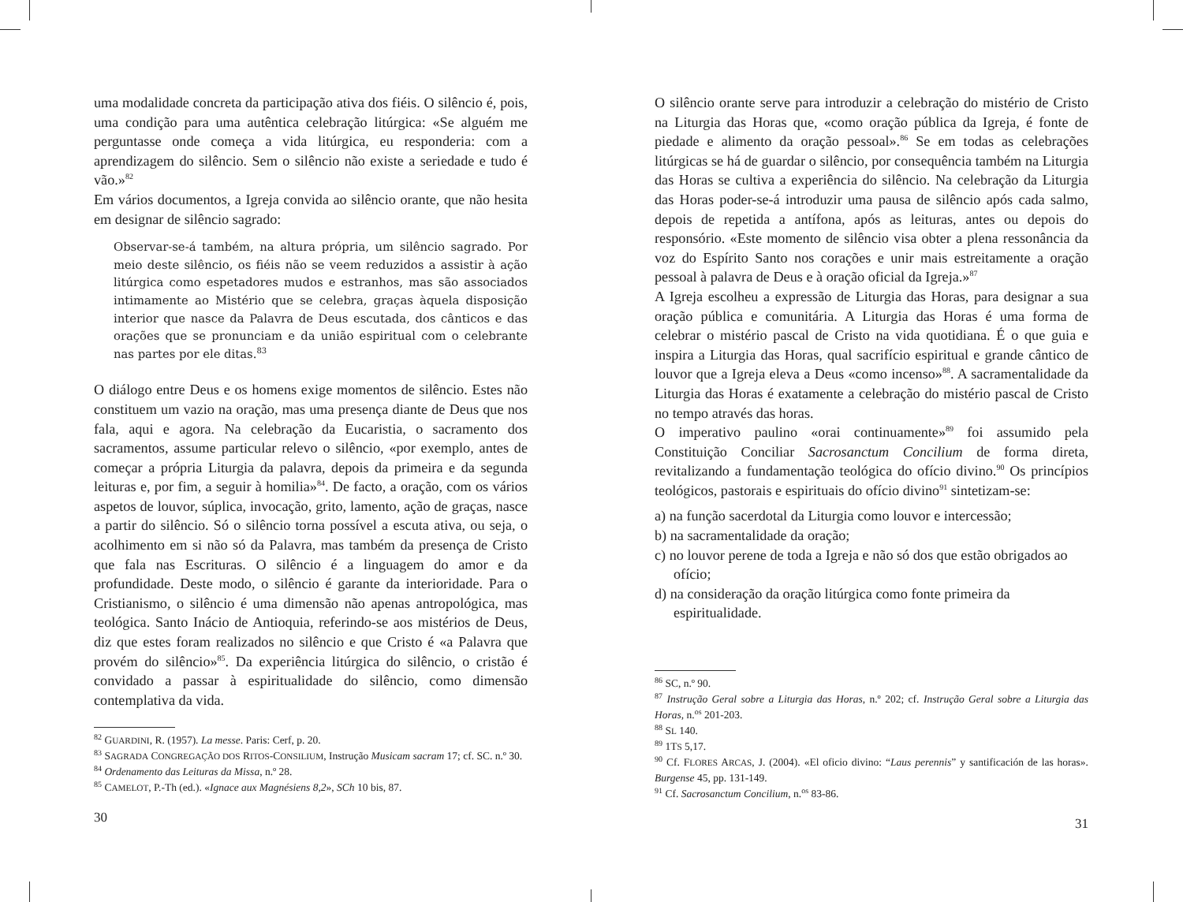uma modalidade concreta da participação ativa dos fiéis. O silêncio é, pois, uma condição para uma autêntica celebração litúrgica: «Se alguém me perguntasse onde começa a vida litúrgica, eu responderia: com a aprendizagem do silêncio. Sem o silêncio não existe a seriedade e tudo é vão.»<sup>82</sup>
Em vários documentos, a Igreja convida ao silêncio orante, que não hesita em designar de silêncio sagrado:
Observar-se-á também, na altura própria, um silêncio sagrado. Por meio deste silêncio, os fiéis não se veem reduzidos a assistir à ação litúrgica como espetadores mudos e estranhos, mas são associados intimamente ao Mistério que se celebra, graças àquela disposição interior que nasce da Palavra de Deus escutada, dos cânticos e das orações que se pronunciam e da união espiritual com o celebrante nas partes por ele ditas.<sup>83</sup>
O diálogo entre Deus e os homens exige momentos de silêncio. Estes não constituem um vazio na oração, mas uma presença diante de Deus que nos fala, aqui e agora. Na celebração da Eucaristia, o sacramento dos sacramentos, assume particular relevo o silêncio, «por exemplo, antes de começar a própria Liturgia da palavra, depois da primeira e da segunda leituras e, por fim, a seguir à homilia»<sup>84</sup>. De facto, a oração, com os vários aspetos de louvor, súplica, invocação, grito, lamento, ação de graças, nasce a partir do silêncio. Só o silêncio torna possível a escuta ativa, ou seja, o acolhimento em si não só da Palavra, mas também da presença de Cristo que fala nas Escrituras. O silêncio é a linguagem do amor e da profundidade. Deste modo, o silêncio é garante da interioridade. Para o Cristianismo, o silêncio é uma dimensão não apenas antropológica, mas teológica. Santo Inácio de Antioquia, referindo-se aos mistérios de Deus, diz que estes foram realizados no silêncio e que Cristo é «a Palavra que provém do silêncio»<sup>85</sup>. Da experiência litúrgica do silêncio, o cristão é convidado a passar à espiritualidade do silêncio, como dimensão contemplativa da vida.
<sup>82</sup> GUARDINI, R. (1957). La messe. Paris: Cerf, p. 20.
<sup>83</sup> SAGRADA CONGREGAÇÃO DOS RITOS-CONSILIUM, Instrução Musicam sacram 17; cf. SC. n.º 30.
<sup>84</sup> Ordenamento das Leituras da Missa, n.º 28.
<sup>85</sup> CAMELOT, P.-Th (ed.). «Ignace aux Magnésiens 8,2», SCh 10 bis, 87.
30
O silêncio orante serve para introduzir a celebração do mistério de Cristo na Liturgia das Horas que, «como oração pública da Igreja, é fonte de piedade e alimento da oração pessoal».<sup>86</sup> Se em todas as celebrações litúrgicas se há de guardar o silêncio, por consequência também na Liturgia das Horas se cultiva a experiência do silêncio. Na celebração da Liturgia das Horas poder-se-á introduzir uma pausa de silêncio após cada salmo, depois de repetida a antífona, após as leituras, antes ou depois do responsório. «Este momento de silêncio visa obter a plena ressonância da voz do Espírito Santo nos corações e unir mais estreitamente a oração pessoal à palavra de Deus e à oração oficial da Igreja.»<sup>87</sup>
A Igreja escolheu a expressão de Liturgia das Horas, para designar a sua oração pública e comunitária. A Liturgia das Horas é uma forma de celebrar o mistério pascal de Cristo na vida quotidiana. É o que guia e inspira a Liturgia das Horas, qual sacrifício espiritual e grande cântico de louvor que a Igreja eleva a Deus «como incenso»<sup>88</sup>. A sacramentalidade da Liturgia das Horas é exatamente a celebração do mistério pascal de Cristo no tempo através das horas.
O imperativo paulino «orai continuamente»<sup>89</sup> foi assumido pela Constituição Conciliar Sacrosanctum Concilium de forma direta, revitalizando a fundamentação teológica do ofício divino.<sup>90</sup> Os princípios teológicos, pastorais e espirituais do ofício divino<sup>91</sup> sintetizam-se:
a) na função sacerdotal da Liturgia como louvor e intercessão;
b) na sacramentalidade da oração;
c) no louvor perene de toda a Igreja e não só dos que estão obrigados ao ofício;
d) na consideração da oração litúrgica como fonte primeira da espiritualidade.
<sup>86</sup> SC, n.º 90.
<sup>87</sup> Instrução Geral sobre a Liturgia das Horas, n.º 202; cf. Instrução Geral sobre a Liturgia das Horas, n.<sup>os</sup> 201-203.
<sup>88</sup> SL 140.
<sup>89</sup> 1TS 5,17.
<sup>90</sup> Cf. FLORES ARCAS, J. (2004). «El oficio divino: “Laus perennis” y santificación de las horas». Burgense 45, pp. 131-149.
<sup>91</sup> Cf. Sacrosanctum Concilium, n.<sup>os</sup> 83-86.
31